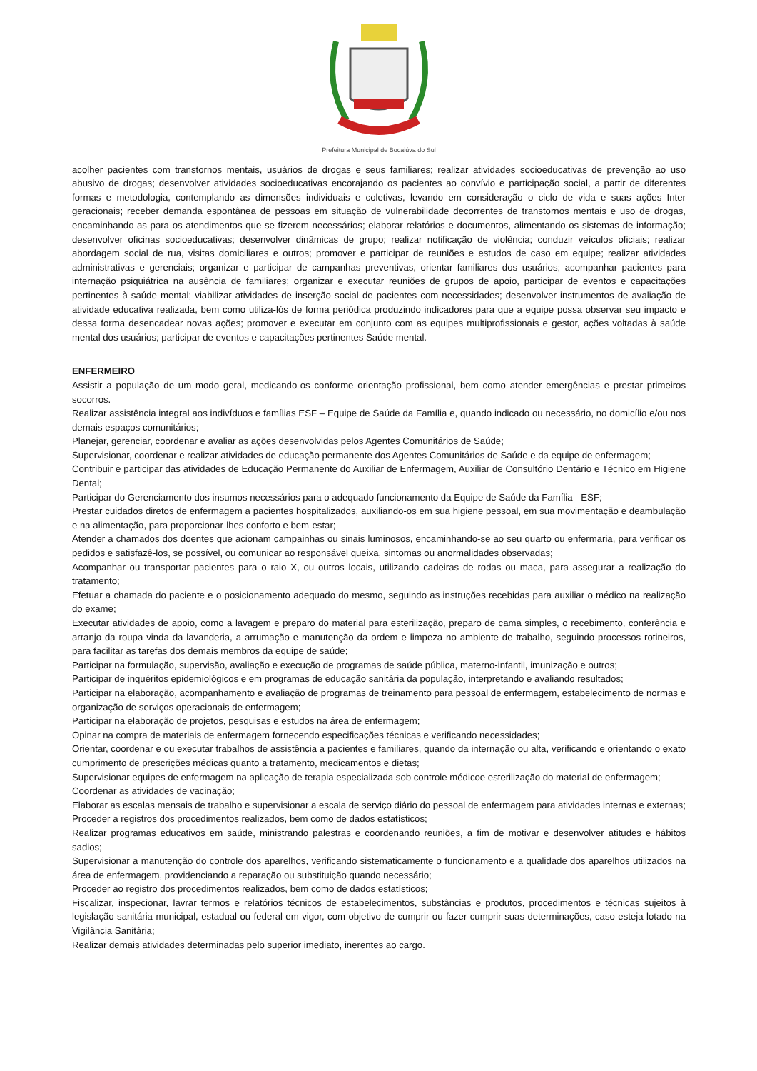Prefeitura Municipal de Bocaiúva do Sul
acolher pacientes com transtornos mentais, usuários de drogas e seus familiares; realizar atividades socioeducativas de prevenção ao uso abusivo de drogas; desenvolver atividades socioeducativas encorajando os pacientes ao convívio e participação social, a partir de diferentes formas e metodologia, contemplando as dimensões individuais e coletivas, levando em consideração o ciclo de vida e suas ações Inter geracionais; receber demanda espontânea de pessoas em situação de vulnerabilidade decorrentes de transtornos mentais e uso de drogas, encaminhando-as para os atendimentos que se fizerem necessários; elaborar relatórios e documentos, alimentando os sistemas de informação; desenvolver oficinas socioeducativas; desenvolver dinâmicas de grupo; realizar notificação de violência; conduzir veículos oficiais; realizar abordagem social de rua, visitas domiciliares e outros; promover e participar de reuniões e estudos de caso em equipe; realizar atividades administrativas e gerenciais; organizar e participar de campanhas preventivas, orientar familiares dos usuários; acompanhar pacientes para internação psiquiátrica na ausência de familiares; organizar e executar reuniões de grupos de apoio, participar de eventos e capacitações pertinentes à saúde mental; viabilizar atividades de inserção social de pacientes com necessidades; desenvolver instrumentos de avaliação de atividade educativa realizada, bem como utiliza-lós de forma periódica produzindo indicadores para que a equipe possa observar seu impacto e dessa forma desencadear novas ações; promover e executar em conjunto com as equipes multiprofissionais e gestor, ações voltadas à saúde mental dos usuários; participar de eventos e capacitações pertinentes Saúde mental.
ENFERMEIRO
Assistir a população de um modo geral, medicando-os conforme orientação profissional, bem como atender emergências e prestar primeiros socorros.
Realizar assistência integral aos indivíduos e famílias ESF – Equipe de Saúde da Família e, quando indicado ou necessário, no domicílio e/ou nos demais espaços comunitários;
Planejar, gerenciar, coordenar e avaliar as ações desenvolvidas pelos Agentes Comunitários de Saúde;
Supervisionar, coordenar e realizar atividades de educação permanente dos Agentes Comunitários de Saúde e da equipe de enfermagem;
Contribuir e participar das atividades de Educação Permanente do Auxiliar de Enfermagem, Auxiliar de Consultório Dentário e Técnico em Higiene Dental;
Participar do Gerenciamento dos insumos necessários para o adequado funcionamento da Equipe de Saúde da Família - ESF;
Prestar cuidados diretos de enfermagem a pacientes hospitalizados, auxiliando-os em sua higiene pessoal, em sua movimentação e deambulação e na alimentação, para proporcionar-lhes conforto e bem-estar;
Atender a chamados dos doentes que acionam campainhas ou sinais luminosos, encaminhando-se ao seu quarto ou enfermaria, para verificar os pedidos e satisfazê-los, se possível, ou comunicar ao responsável queixa, sintomas ou anormalidades observadas;
Acompanhar ou transportar pacientes para o raio X, ou outros locais, utilizando cadeiras de rodas ou maca, para assegurar a realização do tratamento;
Efetuar a chamada do paciente e o posicionamento adequado do mesmo, seguindo as instruções recebidas para auxiliar o médico na realização do exame;
Executar atividades de apoio, como a lavagem e preparo do material para esterilização, preparo de cama simples, o recebimento, conferência e arranjo da roupa vinda da lavanderia, a arrumação e manutenção da ordem e limpeza no ambiente de trabalho, seguindo processos rotineiros, para facilitar as tarefas dos demais membros da equipe de saúde;
Participar na formulação, supervisão, avaliação e execução de programas de saúde pública, materno-infantil, imunização e outros;
Participar de inquéritos epidemiológicos e em programas de educação sanitária da população, interpretando e avaliando resultados;
Participar na elaboração, acompanhamento e avaliação de programas de treinamento para pessoal de enfermagem, estabelecimento de normas e organização de serviços operacionais de enfermagem;
Participar na elaboração de projetos, pesquisas e estudos na área de enfermagem;
Opinar na compra de materiais de enfermagem fornecendo especificações técnicas e verificando necessidades;
Orientar, coordenar e ou executar trabalhos de assistência a pacientes e familiares, quando da internação ou alta, verificando e orientando o exato cumprimento de prescrições médicas quanto a tratamento, medicamentos e dietas;
Supervisionar equipes de enfermagem na aplicação de terapia especializada sob controle médicoe esterilização do material de enfermagem;
Coordenar as atividades de vacinação;
Elaborar as escalas mensais de trabalho e supervisionar a escala de serviço diário do pessoal de enfermagem para atividades internas e externas;
Proceder a registros dos procedimentos realizados, bem como de dados estatísticos;
Realizar programas educativos em saúde, ministrando palestras e coordenando reuniões, a fim de motivar e desenvolver atitudes e hábitos sadios;
Supervisionar a manutenção do controle dos aparelhos, verificando sistematicamente o funcionamento e a qualidade dos aparelhos utilizados na área de enfermagem, providenciando a reparação ou substituição quando necessário;
Proceder ao registro dos procedimentos realizados, bem como de dados estatísticos;
Fiscalizar, inspecionar, lavrar termos e relatórios técnicos de estabelecimentos, substâncias e produtos, procedimentos e técnicas sujeitos à legislação sanitária municipal, estadual ou federal em vigor, com objetivo de cumprir ou fazer cumprir suas determinações, caso esteja lotado na Vigilância Sanitária;
Realizar demais atividades determinadas pelo superior imediato, inerentes ao cargo.